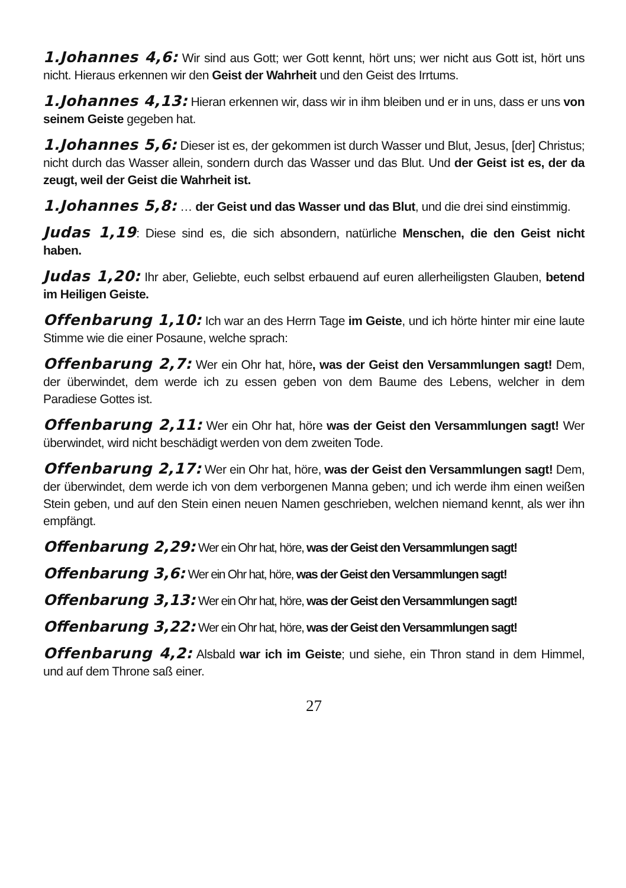1.Johannes 4,6: Wir sind aus Gott; wer Gott kennt, hört uns; wer nicht aus Gott ist, hört uns nicht. Hieraus erkennen wir den Geist der Wahrheit und den Geist des Irrtums.
1.Johannes 4,13: Hieran erkennen wir, dass wir in ihm bleiben und er in uns, dass er uns von seinem Geiste gegeben hat.
1.Johannes 5,6: Dieser ist es, der gekommen ist durch Wasser und Blut, Jesus, [der] Christus; nicht durch das Wasser allein, sondern durch das Wasser und das Blut. Und der Geist ist es, der da zeugt, weil der Geist die Wahrheit ist.
1.Johannes 5,8: … der Geist und das Wasser und das Blut, und die drei sind einstimmig.
Judas 1,19: Diese sind es, die sich absondern, natürliche Menschen, die den Geist nicht haben.
Judas 1,20: Ihr aber, Geliebte, euch selbst erbauend auf euren allerheiligsten Glauben, betend im Heiligen Geiste.
Offenbarung 1,10: Ich war an des Herrn Tage im Geiste, und ich hörte hinter mir eine laute Stimme wie die einer Posaune, welche sprach:
Offenbarung 2,7: Wer ein Ohr hat, höre, was der Geist den Versammlungen sagt! Dem, der überwindet, dem werde ich zu essen geben von dem Baume des Lebens, welcher in dem Paradiese Gottes ist.
Offenbarung 2,11: Wer ein Ohr hat, höre was der Geist den Versammlungen sagt! Wer überwindet, wird nicht beschädigt werden von dem zweiten Tode.
Offenbarung 2,17: Wer ein Ohr hat, höre, was der Geist den Versammlungen sagt! Dem, der überwindet, dem werde ich von dem verborgenen Manna geben; und ich werde ihm einen weißen Stein geben, und auf den Stein einen neuen Namen geschrieben, welchen niemand kennt, als wer ihn empfängt.
Offenbarung 2,29: Wer ein Ohr hat, höre, was der Geist den Versammlungen sagt!
Offenbarung 3,6: Wer ein Ohr hat, höre, was der Geist den Versammlungen sagt!
Offenbarung 3,13: Wer ein Ohr hat, höre, was der Geist den Versammlungen sagt!
Offenbarung 3,22: Wer ein Ohr hat, höre, was der Geist den Versammlungen sagt!
Offenbarung 4,2: Alsbald war ich im Geiste; und siehe, ein Thron stand in dem Himmel, und auf dem Throne saß einer.
27